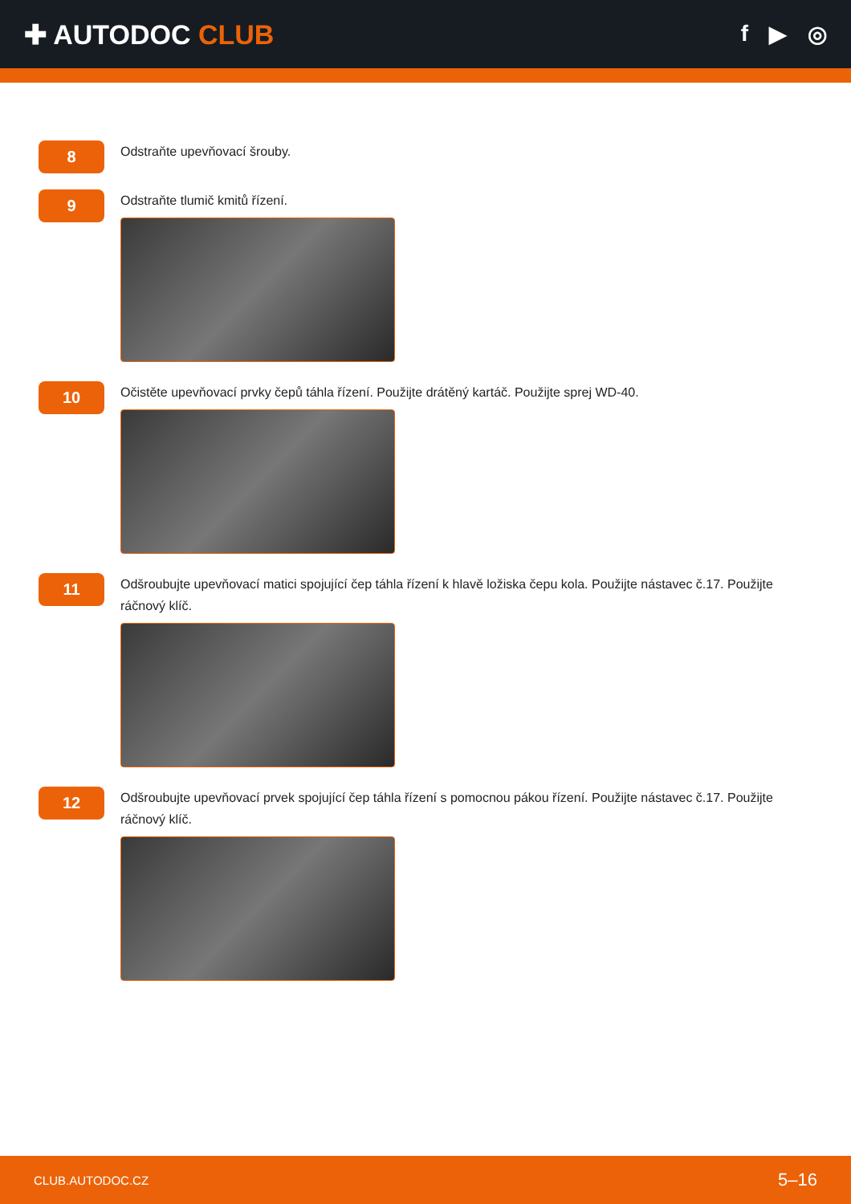✚ AUTODOC CLUB
f ▶ ◎
8
Odstraňte upevňovací šrouby.
9
Odstraňte tlumič kmitů řízení.
10
Očistěte upevňovací prvky čepů táhla řízení. Použijte drátěný kartáč. Použijte sprej WD-40.
11
Odšroubujte upevňovací matici spojující čep táhla řízení k hlavě ložiska čepu kola. Použijte nástavec č.17. Použijte ráčnový klíč.
12
Odšroubujte upevňovací prvek spojující čep táhla řízení s pomocnou pákou řízení. Použijte nástavec č.17. Použijte ráčnový klíč.
CLUB.AUTODOC.CZ 5–16